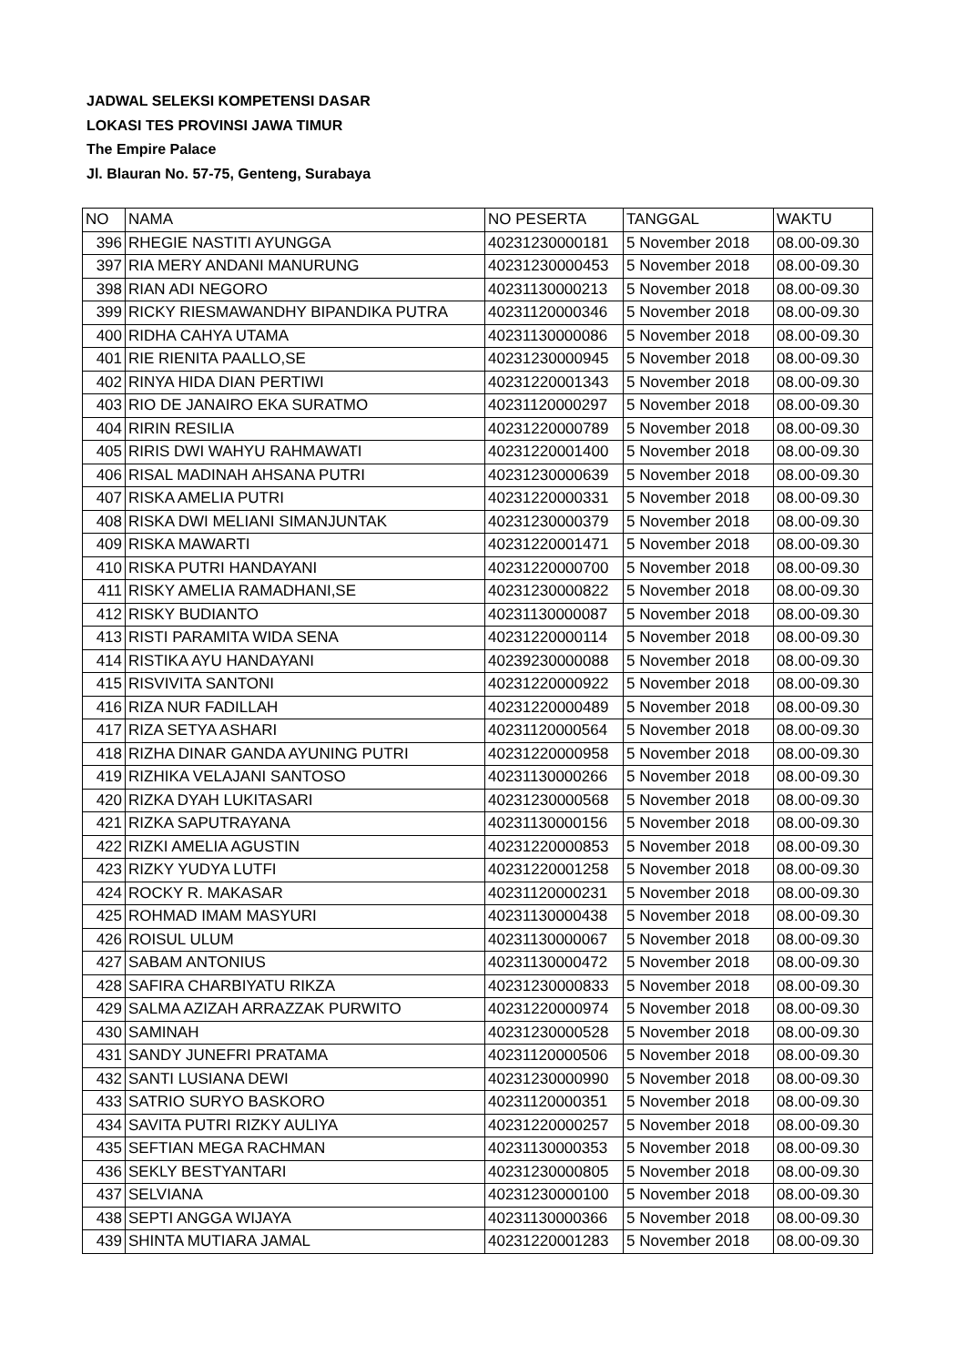JADWAL SELEKSI KOMPETENSI DASAR
LOKASI TES PROVINSI JAWA TIMUR
The Empire Palace
Jl. Blauran No. 57-75, Genteng, Surabaya
| NO | NAMA | NO PESERTA | TANGGAL | WAKTU |
| 396 | RHEGIE NASTITI AYUNGGA | 40231230000181 | 5 November 2018 | 08.00-09.30 |
| 397 | RIA MERY ANDANI MANURUNG | 40231230000453 | 5 November 2018 | 08.00-09.30 |
| 398 | RIAN ADI NEGORO | 40231130000213 | 5 November 2018 | 08.00-09.30 |
| 399 | RICKY RIESMAWANDHY BIPANDIKA PUTRA | 40231120000346 | 5 November 2018 | 08.00-09.30 |
| 400 | RIDHA CAHYA UTAMA | 40231130000086 | 5 November 2018 | 08.00-09.30 |
| 401 | RIE RIENITA PAALLO,SE | 40231230000945 | 5 November 2018 | 08.00-09.30 |
| 402 | RINYA HIDA DIAN PERTIWI | 40231220001343 | 5 November 2018 | 08.00-09.30 |
| 403 | RIO DE JANAIRO EKA SURATMO | 40231120000297 | 5 November 2018 | 08.00-09.30 |
| 404 | RIRIN RESILIA | 40231220000789 | 5 November 2018 | 08.00-09.30 |
| 405 | RIRIS DWI WAHYU RAHMAWATI | 40231220001400 | 5 November 2018 | 08.00-09.30 |
| 406 | RISAL MADINAH AHSANA PUTRI | 40231230000639 | 5 November 2018 | 08.00-09.30 |
| 407 | RISKA AMELIA PUTRI | 40231220000331 | 5 November 2018 | 08.00-09.30 |
| 408 | RISKA DWI MELIANI SIMANJUNTAK | 40231230000379 | 5 November 2018 | 08.00-09.30 |
| 409 | RISKA MAWARTI | 40231220001471 | 5 November 2018 | 08.00-09.30 |
| 410 | RISKA PUTRI HANDAYANI | 40231220000700 | 5 November 2018 | 08.00-09.30 |
| 411 | RISKY AMELIA RAMADHANI,SE | 40231230000822 | 5 November 2018 | 08.00-09.30 |
| 412 | RISKY BUDIANTO | 40231130000087 | 5 November 2018 | 08.00-09.30 |
| 413 | RISTI PARAMITA WIDA SENA | 40231220000114 | 5 November 2018 | 08.00-09.30 |
| 414 | RISTIKA AYU HANDAYANI | 40239230000088 | 5 November 2018 | 08.00-09.30 |
| 415 | RISVIVITA SANTONI | 40231220000922 | 5 November 2018 | 08.00-09.30 |
| 416 | RIZA NUR FADILLAH | 40231220000489 | 5 November 2018 | 08.00-09.30 |
| 417 | RIZA SETYA ASHARI | 40231120000564 | 5 November 2018 | 08.00-09.30 |
| 418 | RIZHA DINAR GANDA AYUNING PUTRI | 40231220000958 | 5 November 2018 | 08.00-09.30 |
| 419 | RIZHIKA VELAJANI SANTOSO | 40231130000266 | 5 November 2018 | 08.00-09.30 |
| 420 | RIZKA DYAH LUKITASARI | 40231230000568 | 5 November 2018 | 08.00-09.30 |
| 421 | RIZKA SAPUTRAYANA | 40231130000156 | 5 November 2018 | 08.00-09.30 |
| 422 | RIZKI AMELIA AGUSTIN | 40231220000853 | 5 November 2018 | 08.00-09.30 |
| 423 | RIZKY YUDYA LUTFI | 40231220001258 | 5 November 2018 | 08.00-09.30 |
| 424 | ROCKY R. MAKASAR | 40231120000231 | 5 November 2018 | 08.00-09.30 |
| 425 | ROHMAD IMAM MASYURI | 40231130000438 | 5 November 2018 | 08.00-09.30 |
| 426 | ROISUL ULUM | 40231130000067 | 5 November 2018 | 08.00-09.30 |
| 427 | SABAM ANTONIUS | 40231130000472 | 5 November 2018 | 08.00-09.30 |
| 428 | SAFIRA CHARBIYATU RIKZA | 40231230000833 | 5 November 2018 | 08.00-09.30 |
| 429 | SALMA AZIZAH ARRAZZAK PURWITO | 40231220000974 | 5 November 2018 | 08.00-09.30 |
| 430 | SAMINAH | 40231230000528 | 5 November 2018 | 08.00-09.30 |
| 431 | SANDY JUNEFRI PRATAMA | 40231120000506 | 5 November 2018 | 08.00-09.30 |
| 432 | SANTI LUSIANA DEWI | 40231230000990 | 5 November 2018 | 08.00-09.30 |
| 433 | SATRIO SURYO BASKORO | 40231120000351 | 5 November 2018 | 08.00-09.30 |
| 434 | SAVITA PUTRI RIZKY AULIYA | 40231220000257 | 5 November 2018 | 08.00-09.30 |
| 435 | SEFTIAN MEGA RACHMAN | 40231130000353 | 5 November 2018 | 08.00-09.30 |
| 436 | SEKLY BESTYANTARI | 40231230000805 | 5 November 2018 | 08.00-09.30 |
| 437 | SELVIANA | 40231230000100 | 5 November 2018 | 08.00-09.30 |
| 438 | SEPTI ANGGA WIJAYA | 40231130000366 | 5 November 2018 | 08.00-09.30 |
| 439 | SHINTA MUTIARA JAMAL | 40231220001283 | 5 November 2018 | 08.00-09.30 |